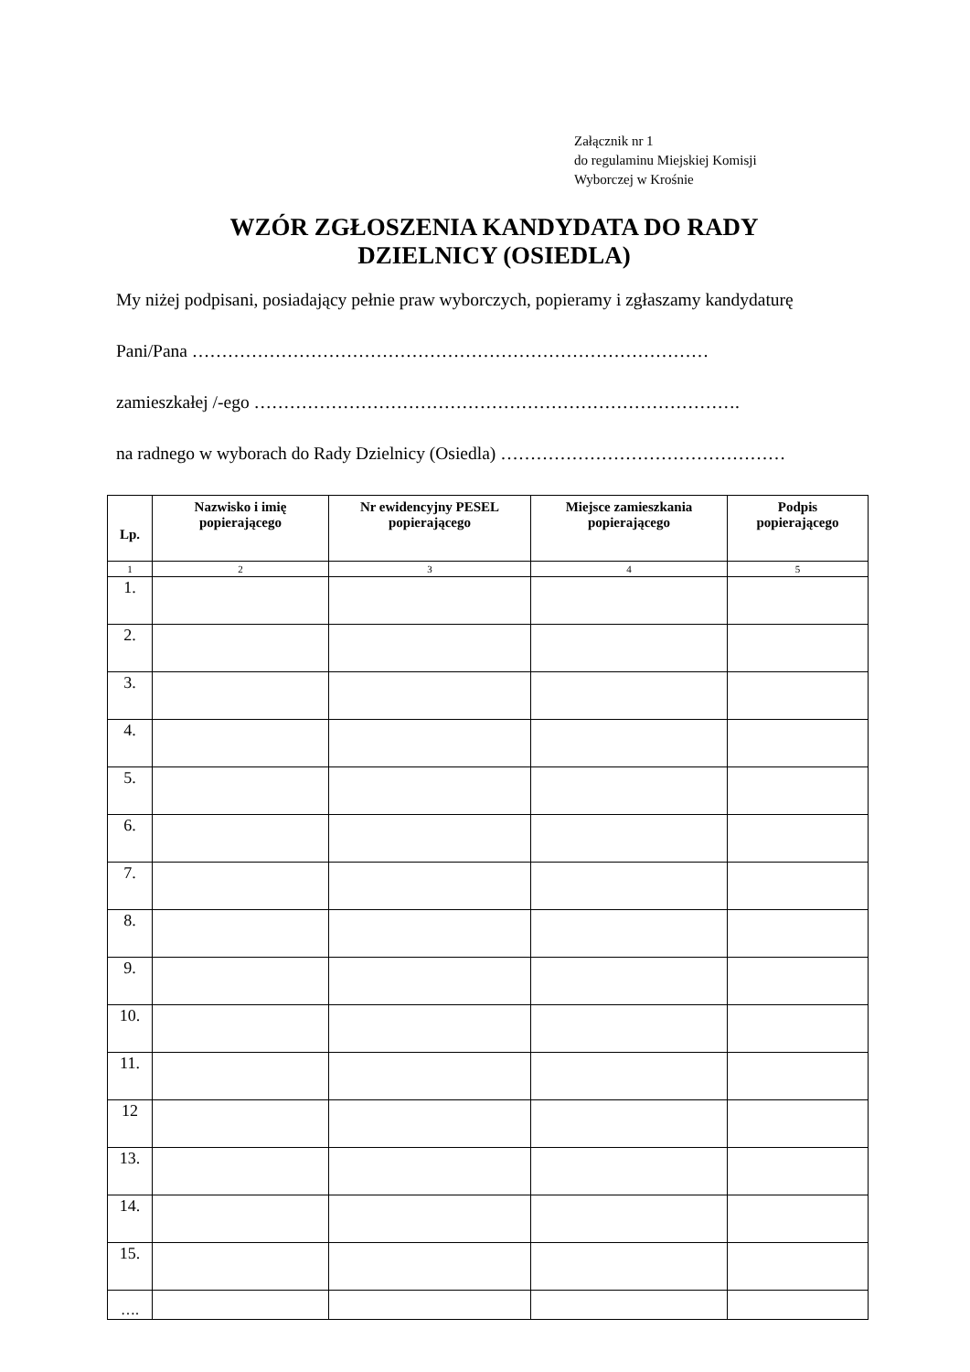Załącznik nr 1
do regulaminu Miejskiej Komisji
Wyborczej w Krośnie
WZÓR ZGŁOSZENIA KANDYDATA DO RADY
DZIELNICY (OSIEDLA)
My niżej podpisani, posiadający pełnie praw wyborczych, popieramy i zgłaszamy kandydaturę
Pani/Pana ……………………………………………………………………………
zamieszkałej /-ego ……………………………………………………………………….
na radnego w wyborach do Rady Dzielnicy (Osiedla) …………………………………………
| Lp. | Nazwisko i imię popierającego | Nr ewidencyjny PESEL popierającego | Miejsce zamieszkania popierającego | Podpis popierającego |
| --- | --- | --- | --- | --- |
| 1 | 2 | 3 | 4 | 5 |
| 1. | | | | |
| 2. | | | | |
| 3. | | | | |
| 4. | | | | |
| 5. | | | | |
| 6. | | | | |
| 7. | | | | |
| 8. | | | | |
| 9. | | | | |
| 10. | | | | |
| 11. | | | | |
| 12 | | | | |
| 13. | | | | |
| 14. | | | | |
| 15. | | | | |
| …. | | | | |